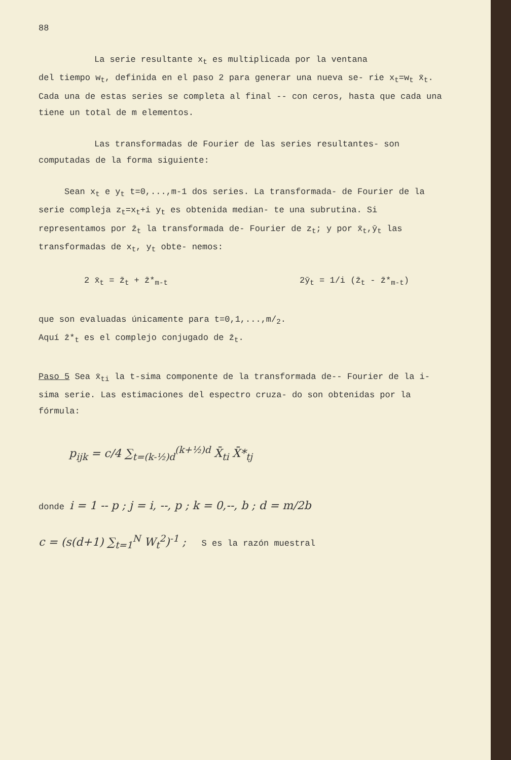88
La serie resultante x<sub>t</sub> es multiplicada por la ventana
del tiempo w<sub>t</sub>, definida en el paso 2 para generar una nueva se- rie x<sub>t</sub>=w<sub>t</sub> x̄<sub>t</sub>. Cada una de estas series se completa al final -- con ceros, hasta que cada una tiene un total de m elementos.
Las transformadas de Fourier de las series resultantes- son computadas de la forma siguiente:
Sean x<sub>t</sub> e y<sub>t</sub> t=0,...,m-1 dos series. La transformada- de Fourier de la serie compleja z<sub>t</sub>=x<sub>t</sub>+i y<sub>t</sub> es obtenida median- te una subrutina. Si representamos por z̄<sub>t</sub> la transformada de- Fourier de z<sub>t</sub>; y por x̄<sub>t</sub>,ȳ<sub>t</sub> las transformadas de x<sub>t</sub>, y<sub>t</sub> obte- nemos:
2 x̄<sub>t</sub> = z̄<sub>t</sub> + z̄*<sub>m-t</sub> 2ȳ<sub>t</sub> = 1/i (z̄<sub>t</sub> - z̄*<sub>m-t</sub>)
que son evaluadas únicamente para t=0,1,...,m/<sub>2</sub>.
Aquí z̄*<sub>t</sub> es el complejo conjugado de z̄<sub>t</sub>.
Paso 5 Sea x̄<sub>ti</sub> la t-sima componente de la transformada de-- Fourier de la i-sima serie. Las estimaciones del espectro cruza- do son obtenidas por la fórmula:
p<sub>ijk</sub> = c/4 ∑<sub>t=(k-½)d</sub><sup>(k+½)d</sup> X̄<sub>ti</sub> X̄*<sub>tj</sub>
donde i = 1 -- p ; j = i, --, p ; k = 0,--, b ; d = m/2b
c = (s(d+1) ∑<sub>t=1</sub><sup>N</sup> W<sub>t</sub><sup>2</sup>)<sup>-1</sup> ; S es la razón muestral